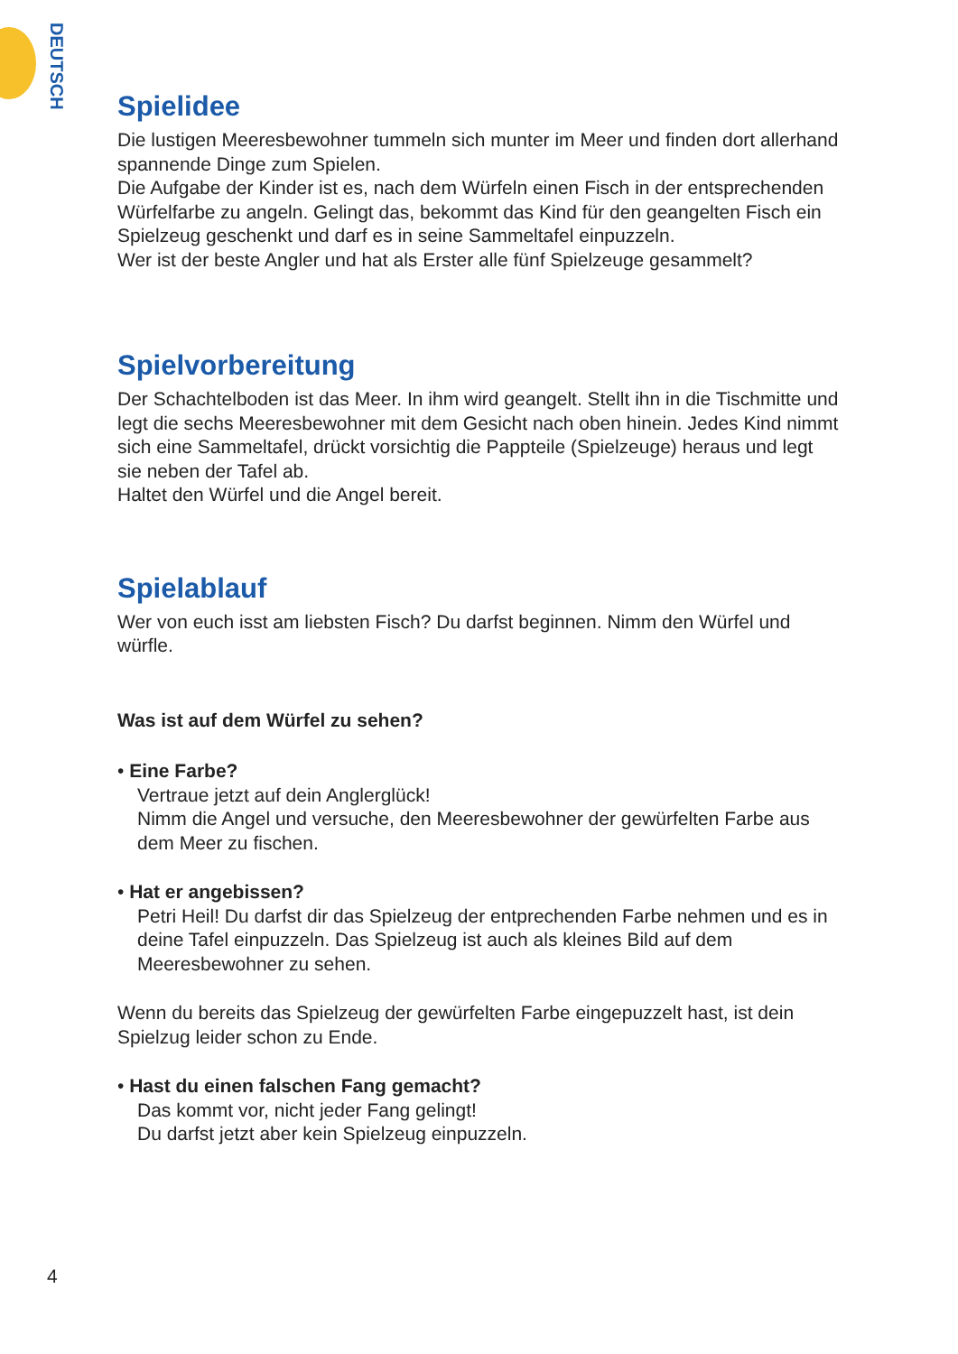DEUTSCH
Spielidee
Die lustigen Meeresbewohner tummeln sich munter im Meer und finden dort allerhand spannende Dinge zum Spielen.
Die Aufgabe der Kinder ist es, nach dem Würfeln einen Fisch in der entsprechenden Würfelfarbe zu angeln. Gelingt das, bekommt das Kind für den geangelten Fisch ein Spielzeug geschenkt und darf es in seine Sammeltafel einpuzzeln.
Wer ist der beste Angler und hat als Erster alle fünf Spielzeuge gesammelt?
Spielvorbereitung
Der Schachtelboden ist das Meer. In ihm wird geangelt. Stellt ihn in die Tischmitte und legt die sechs Meeresbewohner mit dem Gesicht nach oben hinein. Jedes Kind nimmt sich eine Sammeltafel, drückt vorsichtig die Pappteile (Spielzeuge) heraus und legt sie neben der Tafel ab.
Haltet den Würfel und die Angel bereit.
Spielablauf
Wer von euch isst am liebsten Fisch? Du darfst beginnen. Nimm den Würfel und würfle.
Was ist auf dem Würfel zu sehen?
• Eine Farbe?
Vertraue jetzt auf dein Anglerglück!
Nimm die Angel und versuche, den Meeresbewohner der gewürfelten Farbe aus dem Meer zu fischen.
• Hat er angebissen?
Petri Heil! Du darfst dir das Spielzeug der entprechenden Farbe nehmen und es in deine Tafel einpuzzeln. Das Spielzeug ist auch als kleines Bild auf dem Meeresbewohner zu sehen.
Wenn du bereits das Spielzeug der gewürfelten Farbe eingepuzzelt hast, ist dein Spielzug leider schon zu Ende.
• Hast du einen falschen Fang gemacht?
Das kommt vor, nicht jeder Fang gelingt!
Du darfst jetzt aber kein Spielzeug einpuzzeln.
4